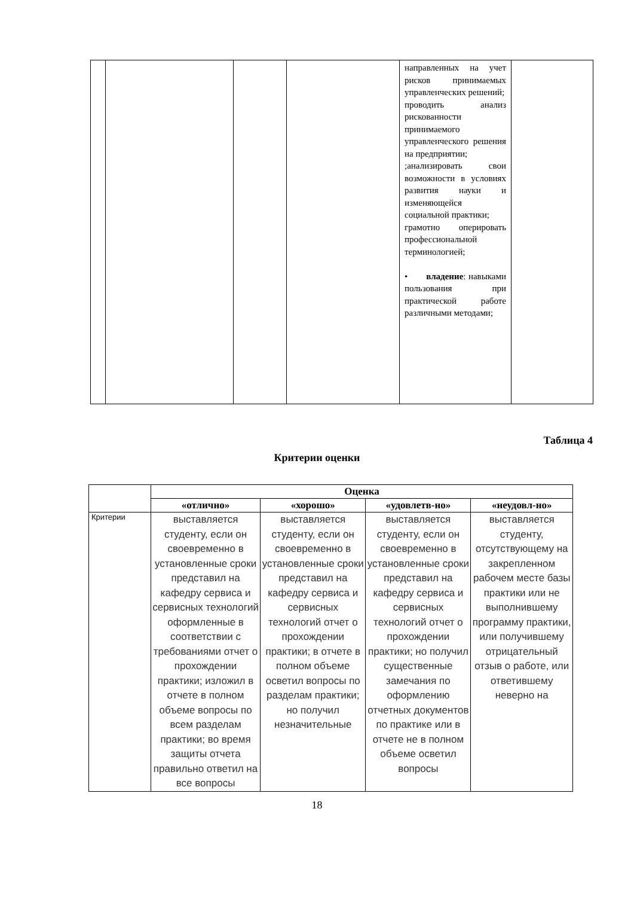| | | | | направленных на учет рисков принимаемых управленческих решений; проводить анализ рискованности принимаемого управленческого решения на предприятии; ;анализировать свои возможности в условиях развития науки и изменяющейся социальной практики; грамотно оперировать профессиональной терминологией; • владение : навыками пользования при практической работе различными методами; | |
Таблица 4
Критерии оценки
| | Оценка | | | |
| | «отлично» | «хорошо» | «удовлетв-но» | «неудовл-но» |
| Критерии | выставляется студенту, если он своевременно в установленные сроки представил на кафедру сервиса и сервисных технологий оформленные в соответствии с требованиями отчет о прохождении практики; изложил в отчете в полном объеме вопросы по всем разделам практики; во время защиты отчета правильно ответил на все вопросы | выставляется студенту, если он своевременно в установленные сроки представил на кафедру сервиса и сервисных технологий отчет о прохождении практики; в отчете в полном объеме осветил вопросы по разделам практики; но получил незначительные | выставляется студенту, если он своевременно в установленные сроки представил на кафедру сервиса и сервисных технологий отчет о прохождении практики; но получил существенные замечания по оформлению отчетных документов по практике или в отчете не в полном объеме осветил вопросы | выставляется студенту, отсутствующему на закрепленном рабочем месте базы практики или не выполнившему программу практики, или получившему отрицательный отзыв о работе, или ответившему неверно на |
18